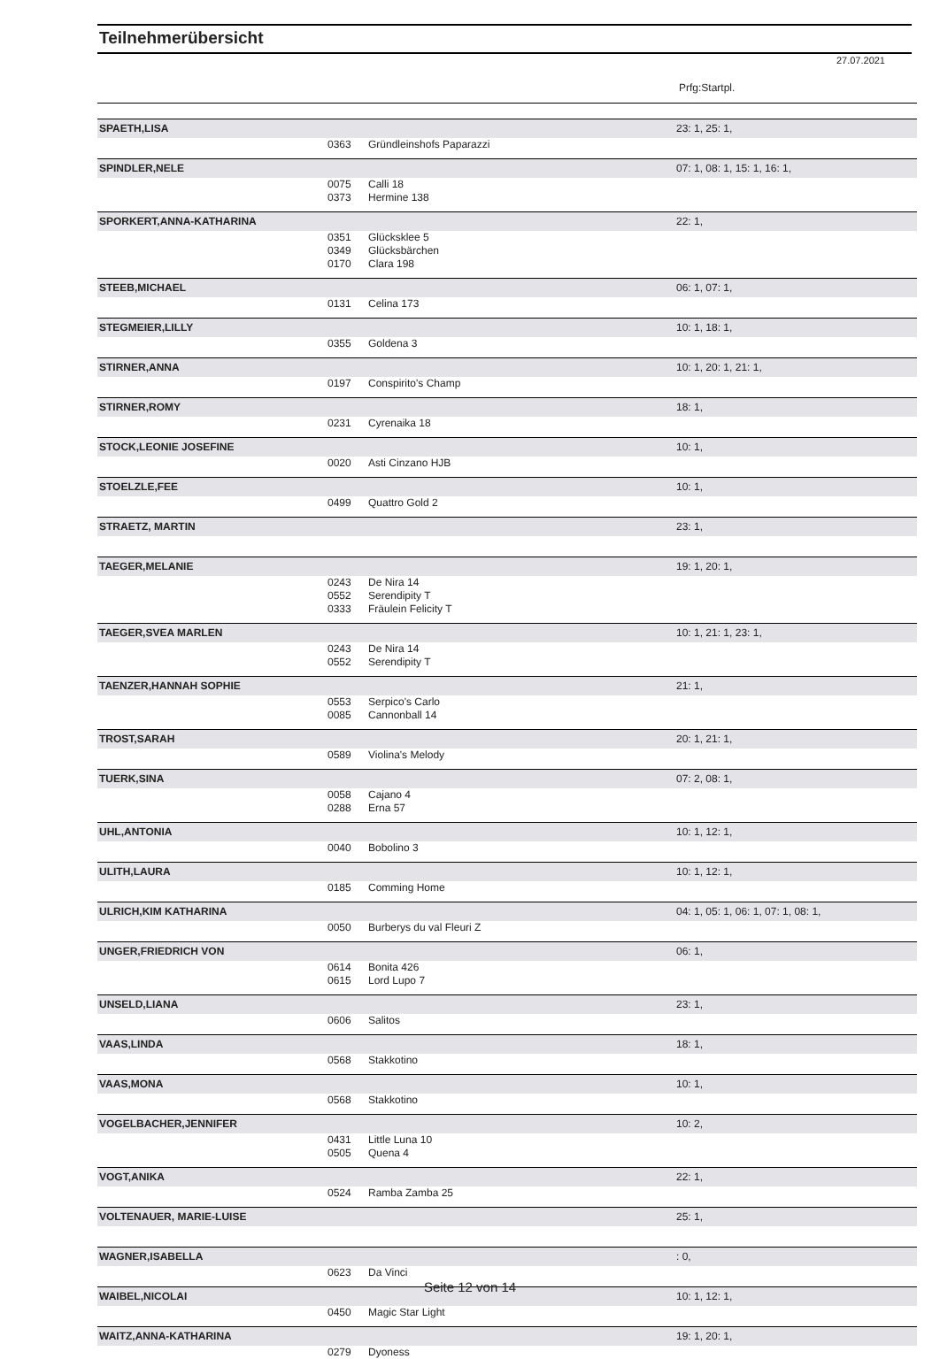Teilnehmerübersicht
27.07.2021
Prfg:Startpl.
| SPAETH,LISA | | | 23: 1, 25: 1, |
| | 0363 | Gründleinshofs Paparazzi | |
| SPINDLER,NELE | | | 07: 1, 08: 1, 15: 1, 16: 1, |
| | 0075 | Calli 18 | |
| | 0373 | Hermine 138 | |
| SPORKERT,ANNA-KATHARINA | | | 22: 1, |
| | 0351 | Glücksklee 5 | |
| | 0349 | Glücksbärchen | |
| | 0170 | Clara 198 | |
| STEEB,MICHAEL | | | 06: 1, 07: 1, |
| | 0131 | Celina 173 | |
| STEGMEIER,LILLY | | | 10: 1, 18: 1, |
| | 0355 | Goldena 3 | |
| STIRNER,ANNA | | | 10: 1, 20: 1, 21: 1, |
| | 0197 | Conspirito's Champ | |
| STIRNER,ROMY | | | 18: 1, |
| | 0231 | Cyrenaika 18 | |
| STOCK,LEONIE JOSEFINE | | | 10: 1, |
| | 0020 | Asti Cinzano HJB | |
| STOELZLE,FEE | | | 10: 1, |
| | 0499 | Quattro Gold 2 | |
| STRAETZ, MARTIN | | | 23: 1, |
| TAEGER,MELANIE | | | 19: 1, 20: 1, |
| | 0243 | De Nira 14 | |
| | 0552 | Serendipity T | |
| | 0333 | Fräulein Felicity T | |
| TAEGER,SVEA MARLEN | | | 10: 1, 21: 1, 23: 1, |
| | 0243 | De Nira 14 | |
| | 0552 | Serendipity T | |
| TAENZER,HANNAH SOPHIE | | | 21: 1, |
| | 0553 | Serpico's Carlo | |
| | 0085 | Cannonball 14 | |
| TROST,SARAH | | | 20: 1, 21: 1, |
| | 0589 | Violina's Melody | |
| TUERK,SINA | | | 07: 2, 08: 1, |
| | 0058 | Cajano 4 | |
| | 0288 | Erna 57 | |
| UHL,ANTONIA | | | 10: 1, 12: 1, |
| | 0040 | Bobolino 3 | |
| ULITH,LAURA | | | 10: 1, 12: 1, |
| | 0185 | Comming Home | |
| ULRICH,KIM KATHARINA | | | 04: 1, 05: 1, 06: 1, 07: 1, 08: 1, |
| | 0050 | Burberys du val Fleuri Z | |
| UNGER,FRIEDRICH VON | | | 06: 1, |
| | 0614 | Bonita 426 | |
| | 0615 | Lord Lupo 7 | |
| UNSELD,LIANA | | | 23: 1, |
| | 0606 | Salitos | |
| VAAS,LINDA | | | 18: 1, |
| | 0568 | Stakkotino | |
| VAAS,MONA | | | 10: 1, |
| | 0568 | Stakkotino | |
| VOGELBACHER,JENNIFER | | | 10: 2, |
| | 0431 | Little Luna 10 | |
| | 0505 | Quena 4 | |
| VOGT,ANIKA | | | 22: 1, |
| | 0524 | Ramba Zamba 25 | |
| VOLTENAUER, MARIE-LUISE | | | 25: 1, |
| WAGNER,ISABELLA | | | : 0, |
| | 0623 | Da Vinci | |
| WAIBEL,NICOLAI | | | 10: 1, 12: 1, |
| | 0450 | Magic Star Light | |
| WAITZ,ANNA-KATHARINA | | | 19: 1, 20: 1, |
| | 0279 | Dyoness | |
Seite 12 von 14